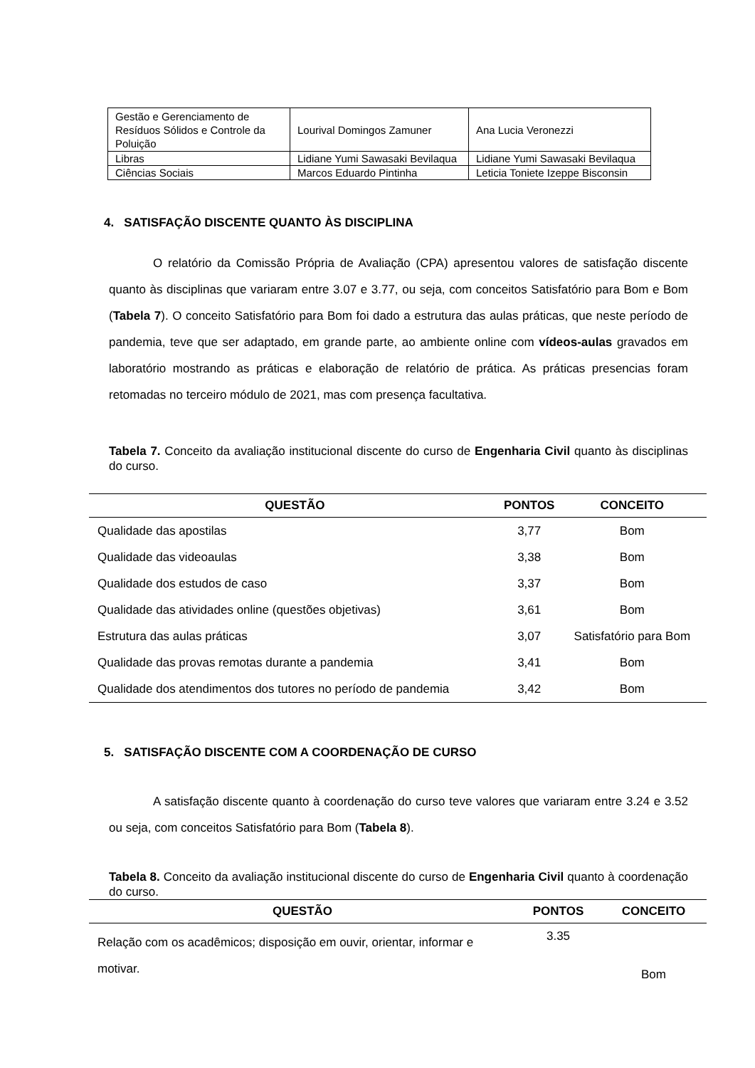| Gestão e Gerenciamento de Resíduos Sólidos e Controle da Poluição | Lourival Domingos Zamuner | Ana Lucia Veronezzi |
| Libras | Lidiane Yumi Sawasaki Bevilaqua | Lidiane Yumi Sawasaki Bevilaqua |
| Ciências Sociais | Marcos Eduardo Pintinha | Leticia Toniete Izeppe Bisconsin |
4. SATISFAÇÃO DISCENTE QUANTO ÀS DISCIPLINA
O relatório da Comissão Própria de Avaliação (CPA) apresentou valores de satisfação discente quanto às disciplinas que variaram entre 3.07 e 3.77, ou seja, com conceitos Satisfatório para Bom e Bom (Tabela 7). O conceito Satisfatório para Bom foi dado a estrutura das aulas práticas, que neste período de pandemia, teve que ser adaptado, em grande parte, ao ambiente online com vídeos-aulas gravados em laboratório mostrando as práticas e elaboração de relatório de prática. As práticas presencias foram retomadas no terceiro módulo de 2021, mas com presença facultativa.
Tabela 7. Conceito da avaliação institucional discente do curso de Engenharia Civil quanto às disciplinas do curso.
| QUESTÃO | PONTOS | CONCEITO |
| --- | --- | --- |
| Qualidade das apostilas | 3,77 | Bom |
| Qualidade das videoaulas | 3,38 | Bom |
| Qualidade dos estudos de caso | 3,37 | Bom |
| Qualidade das atividades online (questões objetivas) | 3,61 | Bom |
| Estrutura das aulas práticas | 3,07 | Satisfatório para Bom |
| Qualidade das provas remotas durante a pandemia | 3,41 | Bom |
| Qualidade dos atendimentos dos tutores no período de pandemia | 3,42 | Bom |
5. SATISFAÇÃO DISCENTE COM A COORDENAÇÃO DE CURSO
A satisfação discente quanto à coordenação do curso teve valores que variaram entre 3.24 e 3.52 ou seja, com conceitos Satisfatório para Bom (Tabela 8).
Tabela 8. Conceito da avaliação institucional discente do curso de Engenharia Civil quanto à coordenação do curso.
| QUESTÃO | PONTOS | CONCEITO |
| --- | --- | --- |
| Relação com os acadêmicos; disposição em ouvir, orientar, informar e motivar. | 3.35 | Bom |